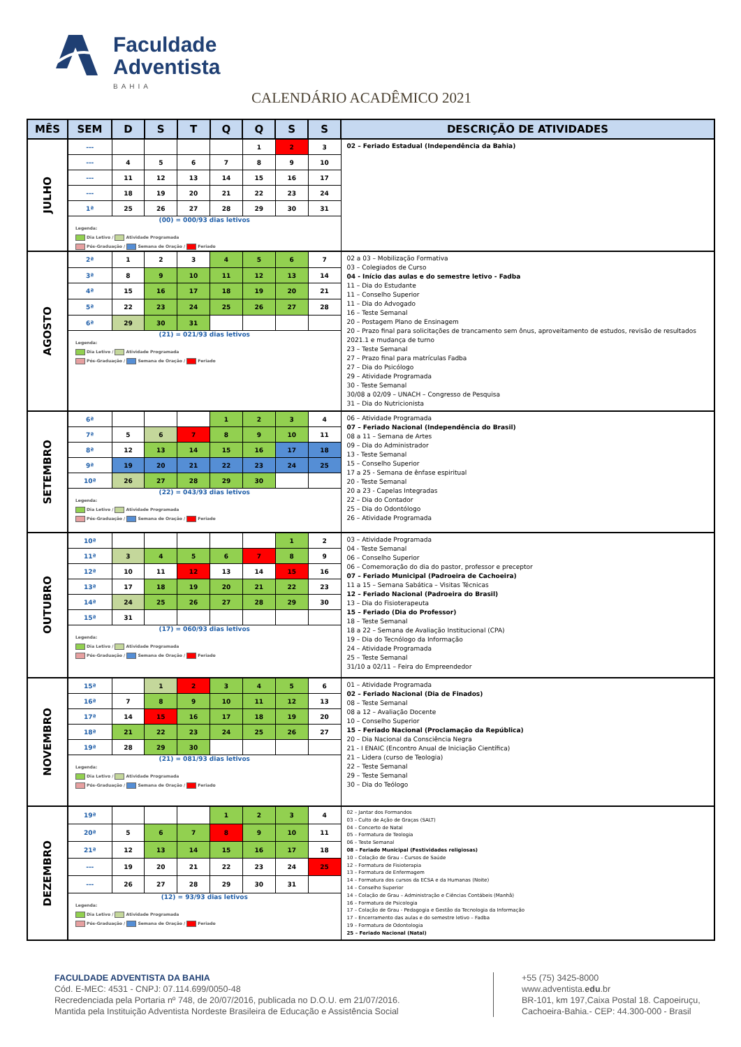Faculdade
Adventista
BAHIA
CALENDÁRIO ACADÊMICO 2021
| MÊS | SEM | D | S | T | Q | Q | S | S | DESCRIÇÃO DE ATIVIDADES |
| --- | --- | --- | --- | --- | --- | --- | --- | --- | --- |
| JULHO | --- | | | | | 1 | 2 | 3 | 02 – Feriado Estadual (Independência da Bahia) |
| | --- | 4 | 5 | 6 | 7 | 8 | 9 | 10 | |
| | --- | 11 | 12 | 13 | 14 | 15 | 16 | 17 | |
| | --- | 18 | 19 | 20 | 21 | 22 | 23 | 24 | |
| | 1ª | 25 | 26 | 27 | 28 | 29 | 30 | 31 | |
| | (00) = 000/93 dias letivos Legenda: Dia Letivo / Atividade Programada Pós-Graduação / Semana de Oração / Feriado | | | | | | | | |
| AGOSTO | 2ª | 1 | 2 | 3 | 4 | 5 | 6 | 7 | 02 a 03 – Mobilização Formativa 03 – Colegiados de Curso 04 - Início das aulas e do semestre letivo - Fadba 11 – Dia do Estudante 11 – Conselho Superior 11 – Dia do Advogado 16 – Teste Semanal 20 – Postagem Plano de Ensinagem 20 – Prazo final para solicitações de trancamento sem ônus, aproveitamento de estudos, revisão de resultados 2021.1 e mudança de turno 23 – Teste Semanal 27 – Prazo final para matrículas Fadba 27 – Dia do Psicólogo 29 – Atividade Programada 30 - Teste Semanal 30/08 a 02/09 – UNACH – Congresso de Pesquisa 31 – Dia do Nutricionista |
| | 3ª | 8 | 9 | 10 | 11 | 12 | 13 | 14 | |
| | 4ª | 15 | 16 | 17 | 18 | 19 | 20 | 21 | |
| | 5ª | 22 | 23 | 24 | 25 | 26 | 27 | 28 | |
| | 6ª | 29 | 30 | 31 | | | | | |
| | (21) = 021/93 dias letivos Legenda: Dia Letivo / Atividade Programada Pós-Graduação / Semana de Oração / Feriado | | | | | | | | |
| SETEMBRO | 6ª | | | | 1 | 2 | 3 | 4 | 06 – Atividade Programada 07 – Feriado Nacional (Independência do Brasil) 08 a 11 – Semana de Artes 09 – Dia do Administrador 13 - Teste Semanal 15 – Conselho Superior 17 a 25 - Semana de ênfase espiritual 20 - Teste Semanal 20 a 23 - Capelas Integradas 22 – Dia do Contador 25 – Dia do Odontólogo 26 – Atividade Programada |
| | 7ª | 5 | 6 | 7 | 8 | 9 | 10 | 11 | |
| | 8ª | 12 | 13 | 14 | 15 | 16 | 17 | 18 | |
| | 9ª | 19 | 20 | 21 | 22 | 23 | 24 | 25 | |
| | 10ª | 26 | 27 | 28 | 29 | 30 | | | |
| | (22) = 043/93 dias letivos Legenda: Dia Letivo / Atividade Programada Pós-Graduação / Semana de Oração / Feriado | | | | | | | | |
| OUTUBRO | 10ª | | | | | | 1 | 2 | 03 – Atividade Programada 04 - Teste Semanal 06 – Conselho Superior 06 – Comemoração do dia do pastor, professor e preceptor 07 – Feriado Municipal (Padroeira de Cachoeira) 11 a 15 – Semana Sabática – Visitas Técnicas 12 – Feriado Nacional (Padroeira do Brasil) 13 – Dia do Fisioterapeuta 15 – Feriado (Dia do Professor) 18 – Teste Semanal 18 a 22 – Semana de Avaliação Institucional (CPA) 19 – Dia do Tecnólogo da Informação 24 – Atividade Programada 25 – Teste Semanal 31/10 a 02/11 – Feira do Empreendedor |
| | 11ª | 3 | 4 | 5 | 6 | 7 | 8 | 9 | |
| | 12ª | 10 | 11 | 12 | 13 | 14 | 15 | 16 | |
| | 13ª | 17 | 18 | 19 | 20 | 21 | 22 | 23 | |
| | 14ª | 24 | 25 | 26 | 27 | 28 | 29 | 30 | |
| | 15ª | 31 | | | | | | | |
| | (17) = 060/93 dias letivos Legenda: Dia Letivo / Atividade Programada Pós-Graduação / Semana de Oração / Feriado | | | | | | | | |
| NOVEMBRO | 15ª | | 1 | 2 | 3 | 4 | 5 | 6 | 01 – Atividade Programada 02 – Feriado Nacional (Dia de Finados) 08 – Teste Semanal 08 a 12 – Avaliação Docente 10 – Conselho Superior 15 – Feriado Nacional (Proclamação da República) 20 – Dia Nacional da Consciência Negra 21 - I ENAIC (Encontro Anual de Iniciação Científica) 21 – Lidera (curso de Teologia) 22 – Teste Semanal 29 – Teste Semanal 30 – Dia do Teólogo |
| | 16ª | 7 | 8 | 9 | 10 | 11 | 12 | 13 | |
| | 17ª | 14 | 15 | 16 | 17 | 18 | 19 | 20 | |
| | 18ª | 21 | 22 | 23 | 24 | 25 | 26 | 27 | |
| | 19ª | 28 | 29 | 30 | | | | | |
| | (21) = 081/93 dias letivos Legenda: Dia Letivo / Atividade Programada Pós-Graduação / Semana de Oração / Feriado | | | | | | | | |
| DEZEMBRO | 19ª | | | | 1 | 2 | 3 | 4 | 02 – Jantar dos Formandos 03 – Culto de Ação de Graças (SALT) 04 – Concerto de Natal 05 – Formatura de Teologia 06 – Teste Semanal 08 – Feriado Municipal (Festividades religiosas) 10 – Colação de Grau – Cursos de Saúde 12 – Formatura de Fisioterapia 13 – Formatura de Enfermagem 14 – Formatura dos cursos da ECSA e da Humanas (Noite) 14 – Conselho Superior 14 – Colação de Grau – Administração e Ciências Contábeis (Manhã) 16 – Formatura de Psicologia 17 – Colação de Grau - Pedagogia e Gestão da Tecnologia da Informação 17 – Encerramento das aulas e do semestre letivo – Fadba 19 – Formatura de Odontologia 25 – Feriado Nacional (Natal) |
| | 20ª | 5 | 6 | 7 | 8 | 9 | 10 | 11 | |
| | 21ª | 12 | 13 | 14 | 15 | 16 | 17 | 18 | |
| | --- | 19 | 20 | 21 | 22 | 23 | 24 | 25 | |
| | --- | 26 | 27 | 28 | 29 | 30 | 31 | | |
| | (12) = 93/93 dias letivos Legenda: Dia Letivo / Atividade Programada Pós-Graduação / Semana de Oração / Feriado | | | | | | | | |
FACULDADE ADVENTISTA DA BAHIA
Cód. E-MEC: 4531 - CNPJ: 07.114.699/0050-48
Recredenciada pela Portaria nº 748, de 20/07/2016, publicada no D.O.U. em 21/07/2016.
Mantida pela Instituição Adventista Nordeste Brasileira de Educação e Assistência Social
+55 (75) 3425-8000
www.adventista.edu.br
BR-101, km 197,Caixa Postal 18. Capoeiruçu,
Cachoeira-Bahia.- CEP: 44.300-000 - Brasil